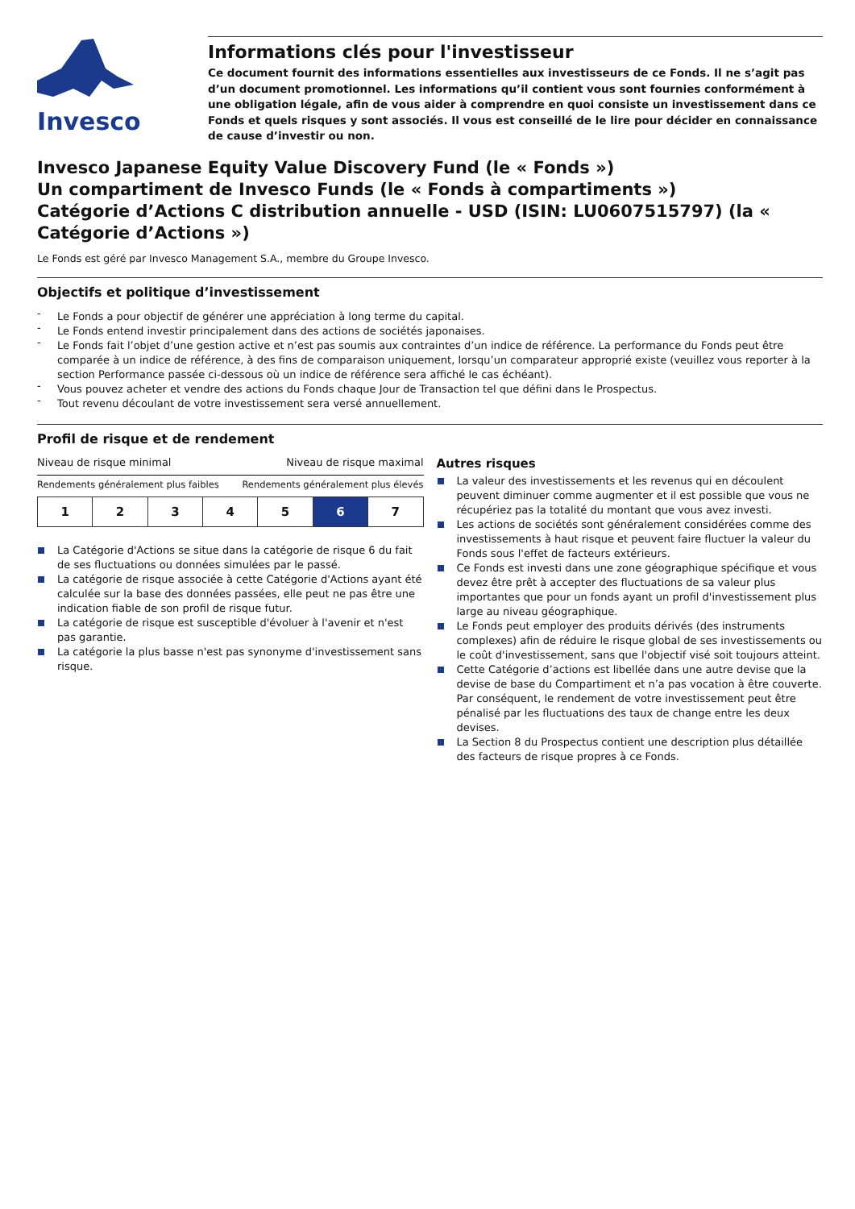Invesco
Informations clés pour l'investisseur
Ce document fournit des informations essentielles aux investisseurs de ce Fonds. Il ne s’agit pas d’un document promotionnel. Les informations qu’il contient vous sont fournies conformément à une obligation légale, afin de vous aider à comprendre en quoi consiste un investissement dans ce Fonds et quels risques y sont associés. Il vous est conseillé de le lire pour décider en connaissance de cause d’investir ou non.
Invesco Japanese Equity Value Discovery Fund (le « Fonds »)
Un compartiment de Invesco Funds (le « Fonds à compartiments »)
Catégorie d’Actions C distribution annuelle - USD (ISIN: LU0607515797) (la « Catégorie d’Actions »)
Le Fonds est géré par Invesco Management S.A., membre du Groupe Invesco.
Objectifs et politique d’investissement
Le Fonds a pour objectif de générer une appréciation à long terme du capital.
Le Fonds entend investir principalement dans des actions de sociétés japonaises.
Le Fonds fait l’objet d’une gestion active et n’est pas soumis aux contraintes d’un indice de référence. La performance du Fonds peut être comparée à un indice de référence, à des fins de comparaison uniquement, lorsqu’un comparateur approprié existe (veuillez vous reporter à la section Performance passée ci-dessous où un indice de référence sera affiché le cas échéant).
Vous pouvez acheter et vendre des actions du Fonds chaque Jour de Transaction tel que défini dans le Prospectus.
Tout revenu découlant de votre investissement sera versé annuellement.
Profil de risque et de rendement
Niveau de risque minimal Niveau de risque maximal
Rendements généralement plus faibles Rendements généralement plus élevés
| 1 | 2 | 3 | 4 | 5 | 6 | 7 |
La Catégorie d'Actions se situe dans la catégorie de risque 6 du fait de ses fluctuations ou données simulées par le passé.
La catégorie de risque associée à cette Catégorie d'Actions ayant été calculée sur la base des données passées, elle peut ne pas être une indication fiable de son profil de risque futur.
La catégorie de risque est susceptible d'évoluer à l'avenir et n'est pas garantie.
La catégorie la plus basse n'est pas synonyme d'investissement sans risque.
Autres risques
La valeur des investissements et les revenus qui en découlent peuvent diminuer comme augmenter et il est possible que vous ne récupériez pas la totalité du montant que vous avez investi.
Les actions de sociétés sont généralement considérées comme des investissements à haut risque et peuvent faire fluctuer la valeur du Fonds sous l'effet de facteurs extérieurs.
Ce Fonds est investi dans une zone géographique spécifique et vous devez être prêt à accepter des fluctuations de sa valeur plus importantes que pour un fonds ayant un profil d'investissement plus large au niveau géographique.
Le Fonds peut employer des produits dérivés (des instruments complexes) afin de réduire le risque global de ses investissements ou le coût d'investissement, sans que l'objectif visé soit toujours atteint.
Cette Catégorie d’actions est libellée dans une autre devise que la devise de base du Compartiment et n’a pas vocation à être couverte. Par conséquent, le rendement de votre investissement peut être pénalisé par les fluctuations des taux de change entre les deux devises.
La Section 8 du Prospectus contient une description plus détaillée des facteurs de risque propres à ce Fonds.